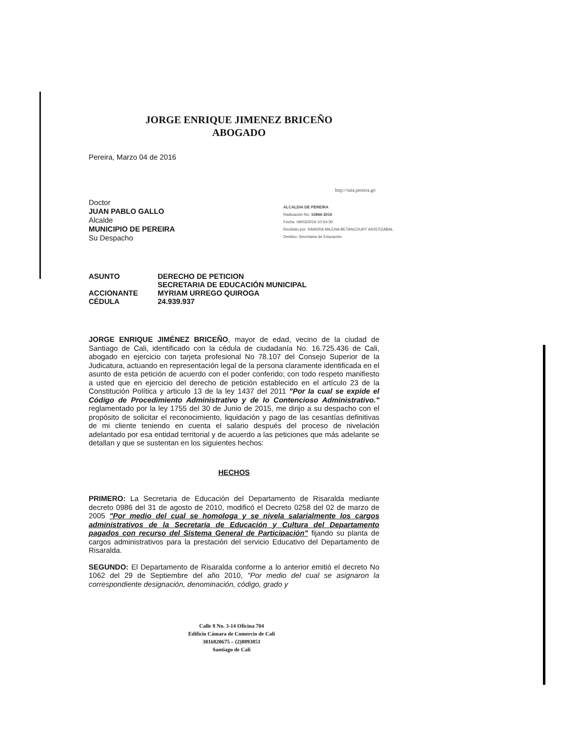JORGE ENRIQUE JIMENEZ BRICEÑO
ABOGADO
http://saia.pereira.go
ALCALDIA DE PEREIRA
Radicación No: 10846-2016
Fecha: 09/03/2016-10:54:30
Recibido por: SANDRA MILENA BETANCOURT ARISTIZABAL
Destino: Secretaria de Educación
Pereira, Marzo 04 de 2016
Doctor
JUAN PABLO GALLO
Alcalde
MUNICIPIO DE PEREIRA
Su Despacho
| ASUNTO | DERECHO DE PETICION SECRETARIA DE EDUCACIÓN MUNICIPAL |
| ACCIONANTE CÉDULA | MYRIAM URREGO QUIROGA 24.939.937 |
JORGE ENRIQUE JIMÉNEZ BRICEÑO, mayor de edad, vecino de la ciudad de Santiago de Cali, identificado con la cédula de ciudadanía No. 16.725.436 de Cali, abogado en ejercicio con tarjeta profesional No 78.107 del Consejo Superior de la Judicatura, actuando en representación legal de la persona claramente identificada en el asunto de esta petición de acuerdo con el poder conferido; con todo respeto manifiesto a usted que en ejercicio del derecho de petición establecido en el artículo 23 de la Constitución Política y articulo 13 de la ley 1437 del 2011 "Por la cual se expide el Código de Procedimiento Administrativo y de lo Contencioso Administrativo." reglamentado por la ley 1755 del 30 de Junio de 2015, me dirijo a su despacho con el propósito de solicitar el reconocimiento, liquidación y pago de las cesantías definitivas de mi cliente teniendo en cuenta el salario después del proceso de nivelación adelantado por esa entidad territorial y de acuerdo a las peticiones que más adelante se detallan y que se sustentan en los siguientes hechos:
HECHOS
PRIMERO: La Secretaria de Educación del Departamento de Risaralda mediante decreto 0986 del 31 de agosto de 2010, modificó el Decreto 0258 del 02 de marzo de 2005 "Por medio del cual se homologa y se nivela salarialmente los cargos administrativos de la Secretaria de Educación y Cultura del Departamento pagados con recurso del Sistema General de Participación" fijando su planta de cargos administrativos para la prestación del servicio Educativo del Departamento de Risaralda.
SEGUNDO: El Departamento de Risaralda conforme a lo anterior emitió el decreto No 1062 del 29 de Septiembre del año 2010, "Por medio del cual se asignaron la correspondiente designación, denominación, código, grado y
Calle 8 No. 3-14 Oficina 704
Edificio Cámara de Comercio de Cali
3016820675 – (2)8893851
Santiago de Cali